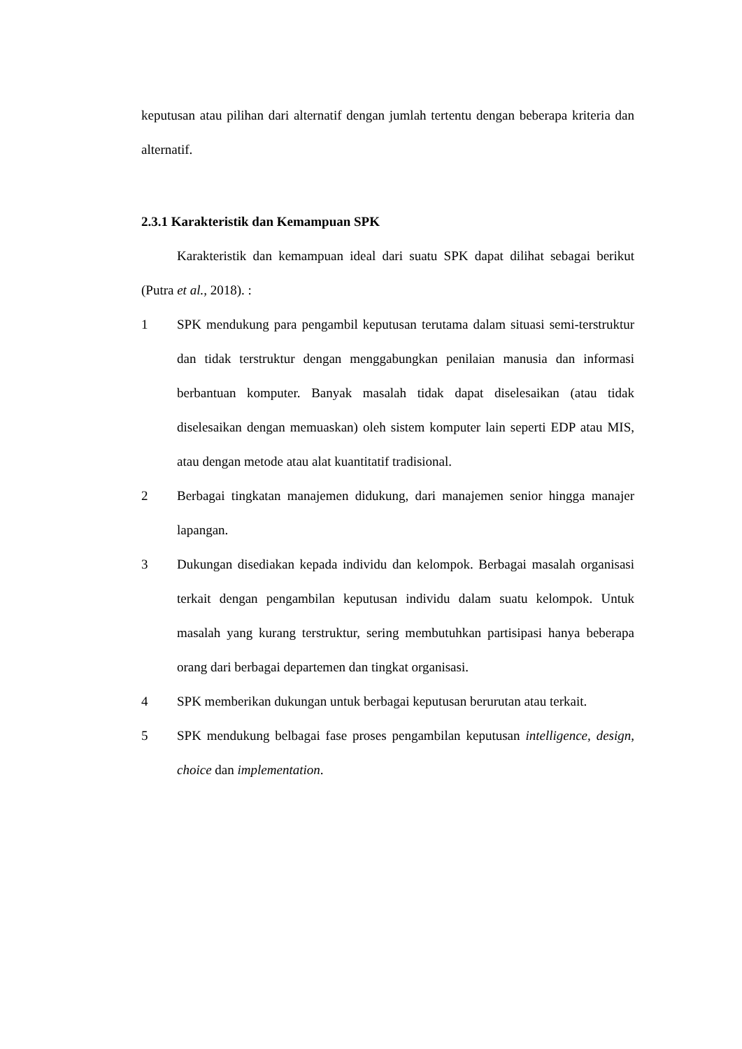keputusan atau pilihan dari alternatif dengan jumlah tertentu dengan beberapa kriteria dan alternatif.
2.3.1 Karakteristik dan Kemampuan SPK
Karakteristik dan kemampuan ideal dari suatu SPK dapat dilihat sebagai berikut (Putra et al., 2018). :
1 SPK mendukung para pengambil keputusan terutama dalam situasi semi-terstruktur dan tidak terstruktur dengan menggabungkan penilaian manusia dan informasi berbantuan komputer. Banyak masalah tidak dapat diselesaikan (atau tidak diselesaikan dengan memuaskan) oleh sistem komputer lain seperti EDP atau MIS, atau dengan metode atau alat kuantitatif tradisional.
2 Berbagai tingkatan manajemen didukung, dari manajemen senior hingga manajer lapangan.
3 Dukungan disediakan kepada individu dan kelompok. Berbagai masalah organisasi terkait dengan pengambilan keputusan individu dalam suatu kelompok. Untuk masalah yang kurang terstruktur, sering membutuhkan partisipasi hanya beberapa orang dari berbagai departemen dan tingkat organisasi.
4 SPK memberikan dukungan untuk berbagai keputusan berurutan atau terkait.
5 SPK mendukung belbagai fase proses pengambilan keputusan intelligence, design, choice dan implementation.